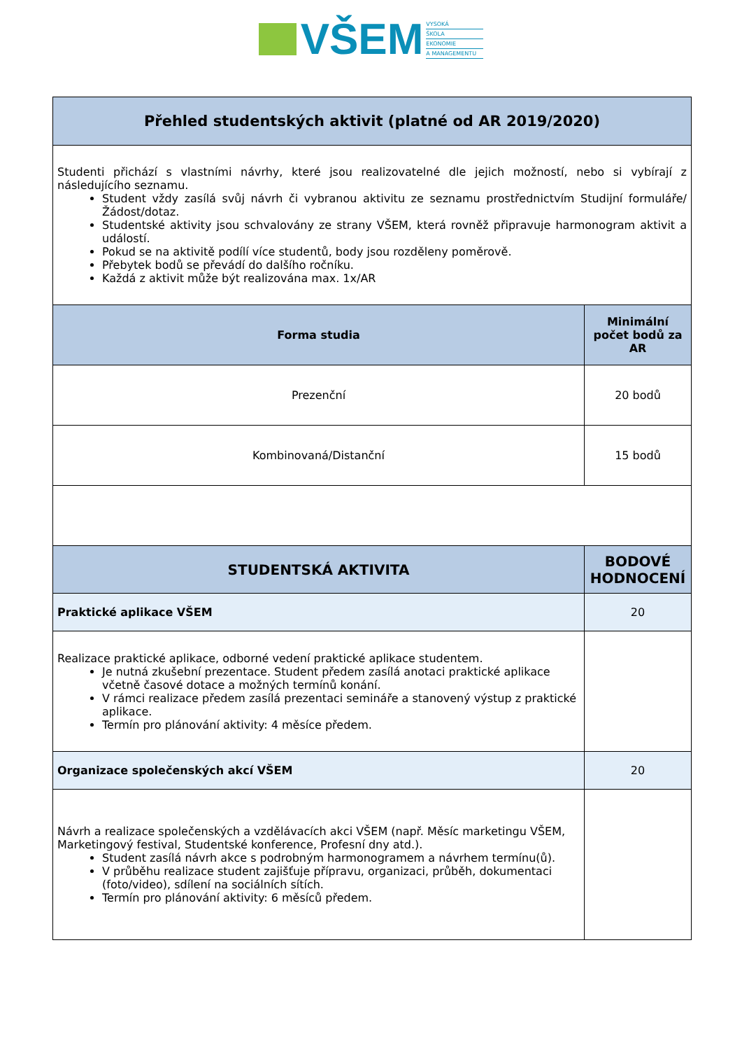VŠEM
VYSOKÁ
ŠKOLA
EKONOMIE
A MANAGEMENTU
| Přehled studentských aktivit (platné od AR 2019/2020) | |
| --- | --- |
| Studenti přichází s vlastními návrhy, které jsou realizovatelné dle jejich možností, nebo si vybírají z následujícího seznamu. Student vždy zasílá svůj návrh či vybranou aktivitu ze seznamu prostřednictvím Studijní formuláře/Žádost/dotaz. Studentské aktivity jsou schvalovány ze strany VŠEM, která rovněž připravuje harmonogram aktivit a událostí. Pokud se na aktivitě podílí více studentů, body jsou rozděleny poměrově. Přebytek bodů se převádí do dalšího ročníku. Každá z aktivit může být realizována max. 1x/AR | |
| Forma studia | Minimální počet bodů za AR |
| Prezenční | 20 bodů |
| Kombinovaná/Distanční | 15 bodů |
| STUDENTSKÁ AKTIVITA | BODOVÉ HODNOCENÍ |
| Praktické aplikace VŠEM | 20 |
| Realizace praktické aplikace, odborné vedení praktické aplikace studentem. Je nutná zkušební prezentace. Student předem zasílá anotaci praktické aplikace včetně časové dotace a možných termínů konání. V rámci realizace předem zasílá prezentaci semináře a stanovený výstup z praktické aplikace. Termín pro plánování aktivity: 4 měsíce předem. | |
| Organizace společenských akcí VŠEM | 20 |
| Návrh a realizace společenských a vzdělávacích akci VŠEM (např. Měsíc marketingu VŠEM, Marketingový festival, Studentské konference, Profesní dny atd.). Student zasílá návrh akce s podrobným harmonogramem a návrhem termínu(ů). V průběhu realizace student zajišťuje přípravu, organizaci, průběh, dokumentaci (foto/video), sdílení na sociálních sítích. Termín pro plánování aktivity: 6 měsíců předem. | |